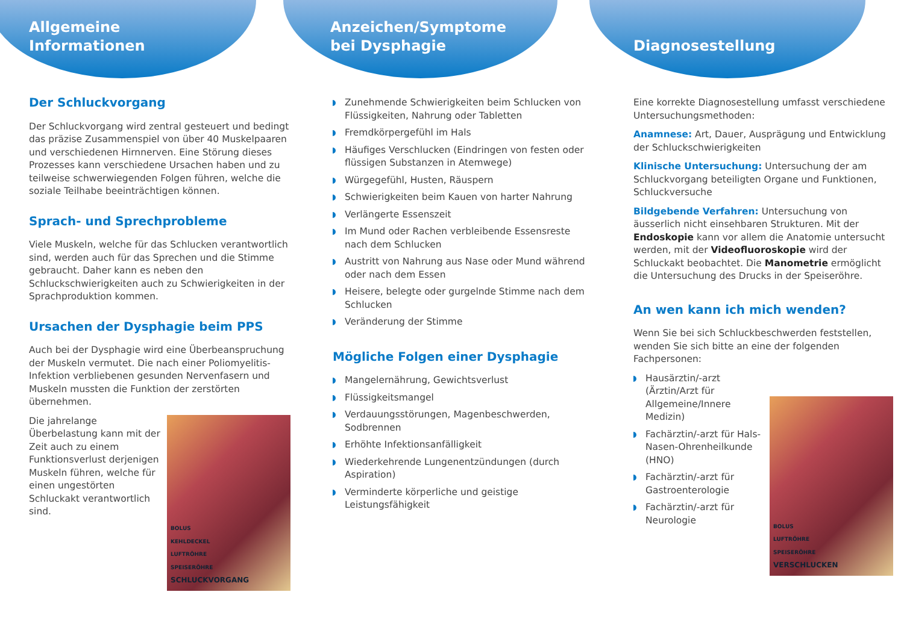Allgemeine
Informationen
Der Schluckvorgang
Der Schluckvorgang wird zentral gesteuert und bedingt das präzise Zusammenspiel von über 40 Muskelpaaren und verschiedenen Hirnnerven. Eine Störung dieses Prozesses kann verschiedene Ursachen haben und zu teilweise schwerwiegenden Folgen führen, welche die soziale Teilhabe beeinträchtigen können.
Sprach- und Sprechprobleme
Viele Muskeln, welche für das Schlucken verantwortlich sind, werden auch für das Sprechen und die Stimme gebraucht. Daher kann es neben den Schluckschwierigkeiten auch zu Schwierigkeiten in der Sprachproduktion kommen.
Ursachen der Dysphagie beim PPS
Auch bei der Dysphagie wird eine Überbeanspruchung der Muskeln vermutet. Die nach einer Poliomyelitis-Infektion verbliebenen gesunden Nervenfasern und Muskeln mussten die Funktion der zerstörten übernehmen.
BOLUS
KEHLDECKEL
LUFTRÖHRE
SPEISERÖHRE
SCHLUCKVORGANG
Die jahrelange Überbelastung kann mit der Zeit auch zu einem Funktionsverlust derjenigen Muskeln führen, welche für einen ungestörten Schluckakt verantwortlich sind.
Anzeichen/Symptome
bei Dysphagie
Zunehmende Schwierigkeiten beim Schlucken von Flüssigkeiten, Nahrung oder Tabletten
Fremdkörpergefühl im Hals
Häufiges Verschlucken (Eindringen von festen oder flüssigen Substanzen in Atemwege)
Würgegefühl, Husten, Räuspern
Schwierigkeiten beim Kauen von harter Nahrung
Verlängerte Essenszeit
Im Mund oder Rachen verbleibende Essensreste nach dem Schlucken
Austritt von Nahrung aus Nase oder Mund während oder nach dem Essen
Heisere, belegte oder gurgelnde Stimme nach dem Schlucken
Veränderung der Stimme
Mögliche Folgen einer Dysphagie
Mangelernährung, Gewichtsverlust
Flüssigkeitsmangel
Verdauungsstörungen, Magenbeschwerden, Sodbrennen
Erhöhte Infektionsanfälligkeit
Wiederkehrende Lungenentzündungen (durch Aspiration)
Verminderte körperliche und geistige Leistungsfähigkeit
Diagnosestellung
Eine korrekte Diagnosestellung umfasst verschiedene Untersuchungsmethoden:
Anamnese: Art, Dauer, Ausprägung und Entwicklung der Schluckschwierigkeiten
Klinische Untersuchung: Untersuchung der am Schluckvorgang beteiligten Organe und Funktionen, Schluckversuche
Bildgebende Verfahren: Untersuchung von äusserlich nicht einsehbaren Strukturen. Mit der Endoskopie kann vor allem die Anatomie untersucht werden, mit der Videofluoroskopie wird der Schluckakt beobachtet. Die Manometrie ermöglicht die Untersuchung des Drucks in der Speiseröhre.
An wen kann ich mich wenden?
Wenn Sie bei sich Schluckbeschwerden feststellen, wenden Sie sich bitte an eine der folgenden Fachpersonen:
BOLUS
LUFTRÖHRE
SPEISERÖHRE
VERSCHLUCKEN
Hausärztin/-arzt (Ärztin/Arzt für Allgemeine/Innere Medizin)
Fachärztin/-arzt für Hals-Nasen-Ohrenheilkunde (HNO)
Fachärztin/-arzt für Gastroenterologie
Fachärztin/-arzt für Neurologie